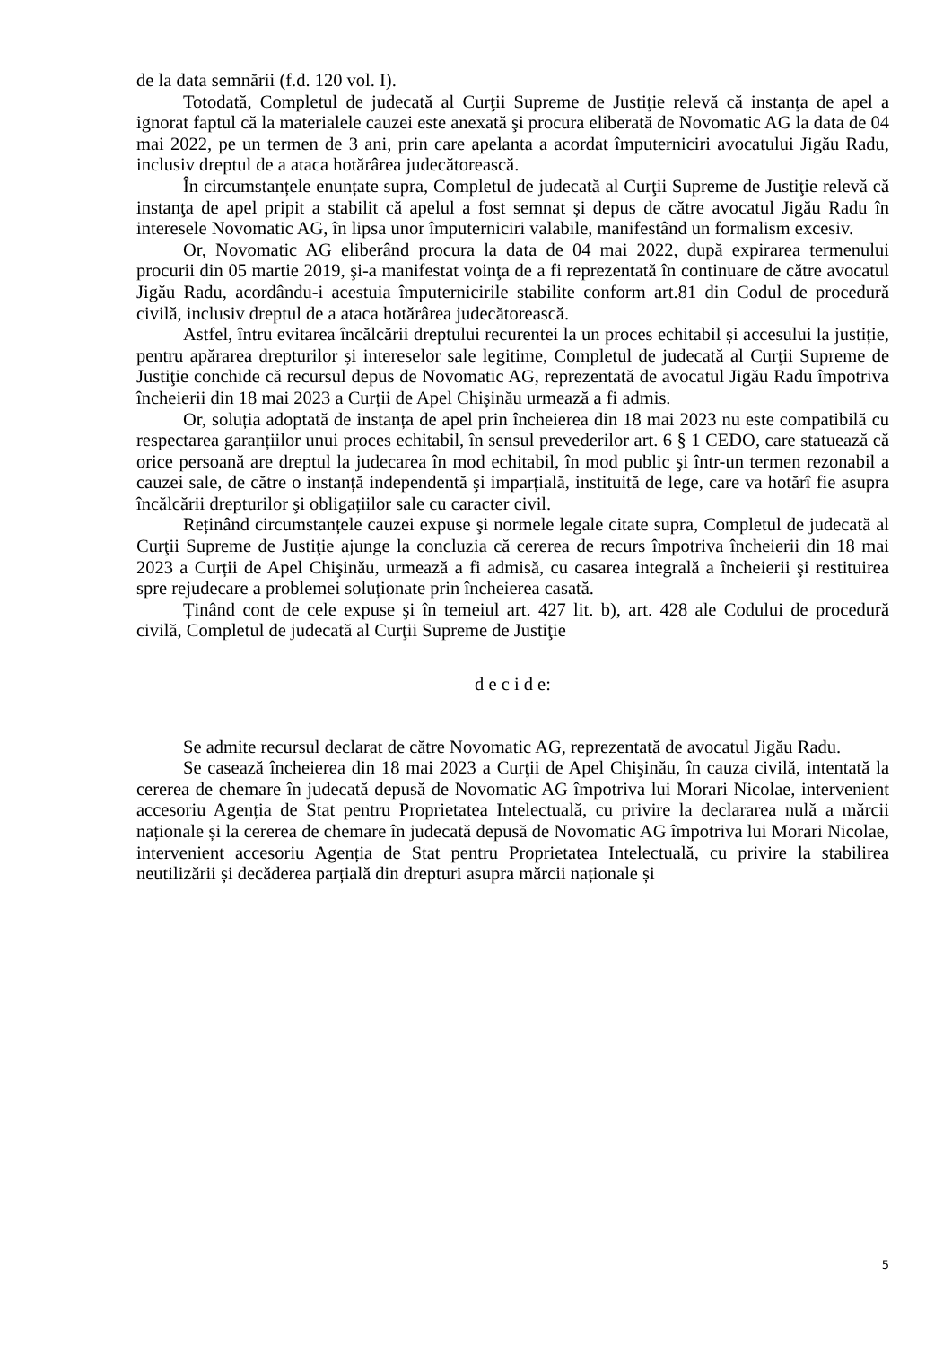de la data semnării (f.d. 120 vol. I).
Totodată, Completul de judecată al Curţii Supreme de Justiţie relevă că instanţa de apel a ignorat faptul că la materialele cauzei este anexată şi procura eliberată de Novomatic AG la data de 04 mai 2022, pe un termen de 3 ani, prin care apelanta a acordat împuterniciri avocatului Jigău Radu, inclusiv dreptul de a ataca hotărârea judecătorească.
În circumstanțele enunțate supra, Completul de judecată al Curţii Supreme de Justiţie relevă că instanţa de apel pripit a stabilit că apelul a fost semnat și depus de către avocatul Jigău Radu în interesele Novomatic AG, în lipsa unor împuterniciri valabile, manifestând un formalism excesiv.
Or, Novomatic AG eliberând procura la data de 04 mai 2022, după expirarea termenului procurii din 05 martie 2019, şi-a manifestat voinţa de a fi reprezentată în continuare de către avocatul Jigău Radu, acordându-i acestuia împuternicirile stabilite conform art.81 din Codul de procedură civilă, inclusiv dreptul de a ataca hotărârea judecătorească.
Astfel, întru evitarea încălcării dreptului recurentei la un proces echitabil și accesului la justiție, pentru apărarea drepturilor și intereselor sale legitime, Completul de judecată al Curţii Supreme de Justiţie conchide că recursul depus de Novomatic AG, reprezentată de avocatul Jigău Radu împotriva încheierii din 18 mai 2023 a Curții de Apel Chişinău urmează a fi admis.
Or, soluția adoptată de instanța de apel prin încheierea din 18 mai 2023 nu este compatibilă cu respectarea garanțiilor unui proces echitabil, în sensul prevederilor art. 6 § 1 CEDO, care statuează că orice persoană are dreptul la judecarea în mod echitabil, în mod public şi într-un termen rezonabil a cauzei sale, de către o instanță independentă şi imparțială, instituită de lege, care va hotărî fie asupra încălcării drepturilor şi obligațiilor sale cu caracter civil.
Reținând circumstanțele cauzei expuse şi normele legale citate supra, Completul de judecată al Curţii Supreme de Justiţie ajunge la concluzia că cererea de recurs împotriva încheierii din 18 mai 2023 a Curții de Apel Chişinău, urmează a fi admisă, cu casarea integrală a încheierii şi restituirea spre rejudecare a problemei soluționate prin încheierea casată.
Ținând cont de cele expuse şi în temeiul art. 427 lit. b), art. 428 ale Codului de procedură civilă, Completul de judecată al Curţii Supreme de Justiţie
d e c i d e:
Se admite recursul declarat de către Novomatic AG, reprezentată de avocatul Jigău Radu.
Se casează încheierea din 18 mai 2023 a Curţii de Apel Chişinău, în cauza civilă, intentată la cererea de chemare în judecată depusă de Novomatic AG împotriva lui Morari Nicolae, intervenient accesoriu Agenția de Stat pentru Proprietatea Intelectuală, cu privire la declararea nulă a mărcii naționale și la cererea de chemare în judecată depusă de Novomatic AG împotriva lui Morari Nicolae, intervenient accesoriu Agenția de Stat pentru Proprietatea Intelectuală, cu privire la stabilirea neutilizării și decăderea parțială din drepturi asupra mărcii naționale și
5